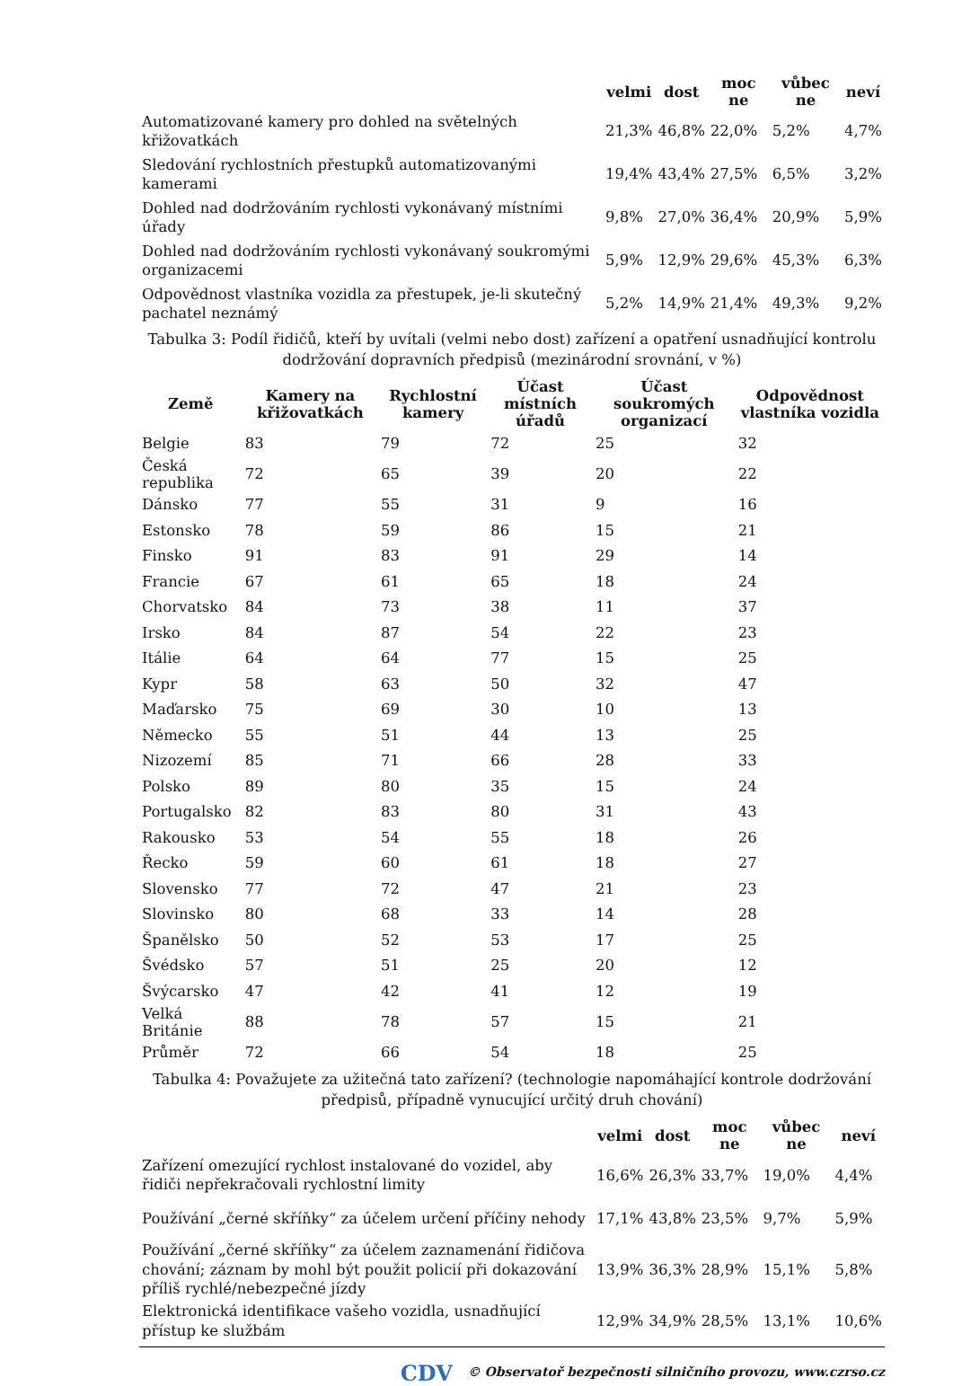| | velmi | dost | moc ne | vůbec ne | neví |
| --- | --- | --- | --- | --- | --- |
| Automatizované kamery pro dohled na světelných křižovatkách | 21,3% | 46,8% | 22,0% | 5,2% | 4,7% |
| Sledování rychlostních přestupků automatizovanými kamerami | 19,4% | 43,4% | 27,5% | 6,5% | 3,2% |
| Dohled nad dodržováním rychlosti vykonávaný místními úřady | 9,8% | 27,0% | 36,4% | 20,9% | 5,9% |
| Dohled nad dodržováním rychlosti vykonávaný soukromými organizacemi | 5,9% | 12,9% | 29,6% | 45,3% | 6,3% |
| Odpovědnost vlastníka vozidla za přestupek, je-li skutečný pachatel neznámý | 5,2% | 14,9% | 21,4% | 49,3% | 9,2% |
Tabulka 3: Podíl řidičů, kteří by uvítali (velmi nebo dost) zařízení a opatření usnadňující kontrolu dodržování dopravních předpisů (mezinárodní srovnání, v %)
| Země | Kamery na křižovatkách | Rychlostní kamery | Účast místních úřadů | Účast soukromých organizací | Odpovědnost vlastníka vozidla |
| --- | --- | --- | --- | --- | --- |
| Belgie | 83 | 79 | 72 | 25 | 32 |
| Česká republika | 72 | 65 | 39 | 20 | 22 |
| Dánsko | 77 | 55 | 31 | 9 | 16 |
| Estonsko | 78 | 59 | 86 | 15 | 21 |
| Finsko | 91 | 83 | 91 | 29 | 14 |
| Francie | 67 | 61 | 65 | 18 | 24 |
| Chorvatsko | 84 | 73 | 38 | 11 | 37 |
| Irsko | 84 | 87 | 54 | 22 | 23 |
| Itálie | 64 | 64 | 77 | 15 | 25 |
| Kypr | 58 | 63 | 50 | 32 | 47 |
| Maďarsko | 75 | 69 | 30 | 10 | 13 |
| Německo | 55 | 51 | 44 | 13 | 25 |
| Nizozemí | 85 | 71 | 66 | 28 | 33 |
| Polsko | 89 | 80 | 35 | 15 | 24 |
| Portugalsko | 82 | 83 | 80 | 31 | 43 |
| Rakousko | 53 | 54 | 55 | 18 | 26 |
| Řecko | 59 | 60 | 61 | 18 | 27 |
| Slovensko | 77 | 72 | 47 | 21 | 23 |
| Slovinsko | 80 | 68 | 33 | 14 | 28 |
| Španělsko | 50 | 52 | 53 | 17 | 25 |
| Švédsko | 57 | 51 | 25 | 20 | 12 |
| Švýcarsko | 47 | 42 | 41 | 12 | 19 |
| Velká Británie | 88 | 78 | 57 | 15 | 21 |
| Průměr | 72 | 66 | 54 | 18 | 25 |
Tabulka 4: Považujete za užitečná tato zařízení? (technologie napomáhající kontrole dodržování předpisů, případně vynucující určitý druh chování)
| | velmi | dost | moc ne | vůbec ne | neví |
| --- | --- | --- | --- | --- | --- |
| Zařízení omezující rychlost instalované do vozidel, aby řidiči nepřekračovali rychlostní limity | 16,6% | 26,3% | 33,7% | 19,0% | 4,4% |
| Používání „černé skříňky“ za účelem určení příčiny nehody | 17,1% | 43,8% | 23,5% | 9,7% | 5,9% |
| Používání „černé skříňky“ za účelem zaznamenání řidičova chování; záznam by mohl být použit policií při dokazování příliš rychlé/nebezpečné jízdy | 13,9% | 36,3% | 28,9% | 15,1% | 5,8% |
| Elektronická identifikace vašeho vozidla, usnadňující přístup ke službám | 12,9% | 34,9% | 28,5% | 13,1% | 10,6% |
CDV © Observatoř bezpečnosti silničního provozu, www.czrso.cz